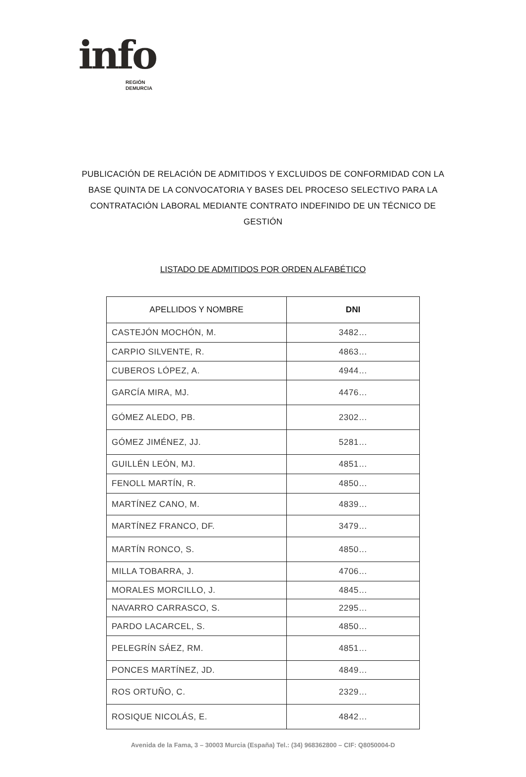info
REGIÓN
DEMURCIA
PUBLICACIÓN DE RELACIÓN DE ADMITIDOS Y EXCLUIDOS DE CONFORMIDAD CON LA BASE QUINTA DE LA CONVOCATORIA Y BASES DEL PROCESO SELECTIVO PARA LA CONTRATACIÓN LABORAL MEDIANTE CONTRATO INDEFINIDO DE UN TÉCNICO DE GESTIÓN
LISTADO DE ADMITIDOS POR ORDEN ALFABÉTICO
| APELLIDOS Y NOMBRE | DNI |
| --- | --- |
| CASTEJÓN MOCHÓN, M. | 3482… |
| CARPIO SILVENTE, R. | 4863… |
| CUBEROS LÓPEZ, A. | 4944… |
| GARCÍA MIRA, MJ. | 4476… |
| GÓMEZ ALEDO, PB. | 2302… |
| GÓMEZ JIMÉNEZ, JJ. | 5281… |
| GUILLÉN LEÓN, MJ. | 4851… |
| FENOLL MARTÍN, R. | 4850… |
| MARTÍNEZ CANO, M. | 4839… |
| MARTÍNEZ FRANCO, DF. | 3479… |
| MARTÍN RONCO, S. | 4850… |
| MILLA TOBARRA, J. | 4706… |
| MORALES MORCILLO, J. | 4845… |
| NAVARRO CARRASCO, S. | 2295… |
| PARDO LACARCEL, S. | 4850… |
| PELEGRÍN SÁEZ, RM. | 4851… |
| PONCES MARTÍNEZ, JD. | 4849… |
| ROS ORTUÑO, C. | 2329… |
| ROSIQUE NICOLÁS, E. | 4842… |
Avenida de la Fama, 3 – 30003 Murcia (España) Tel.: (34) 968362800 – CIF: Q8050004-D